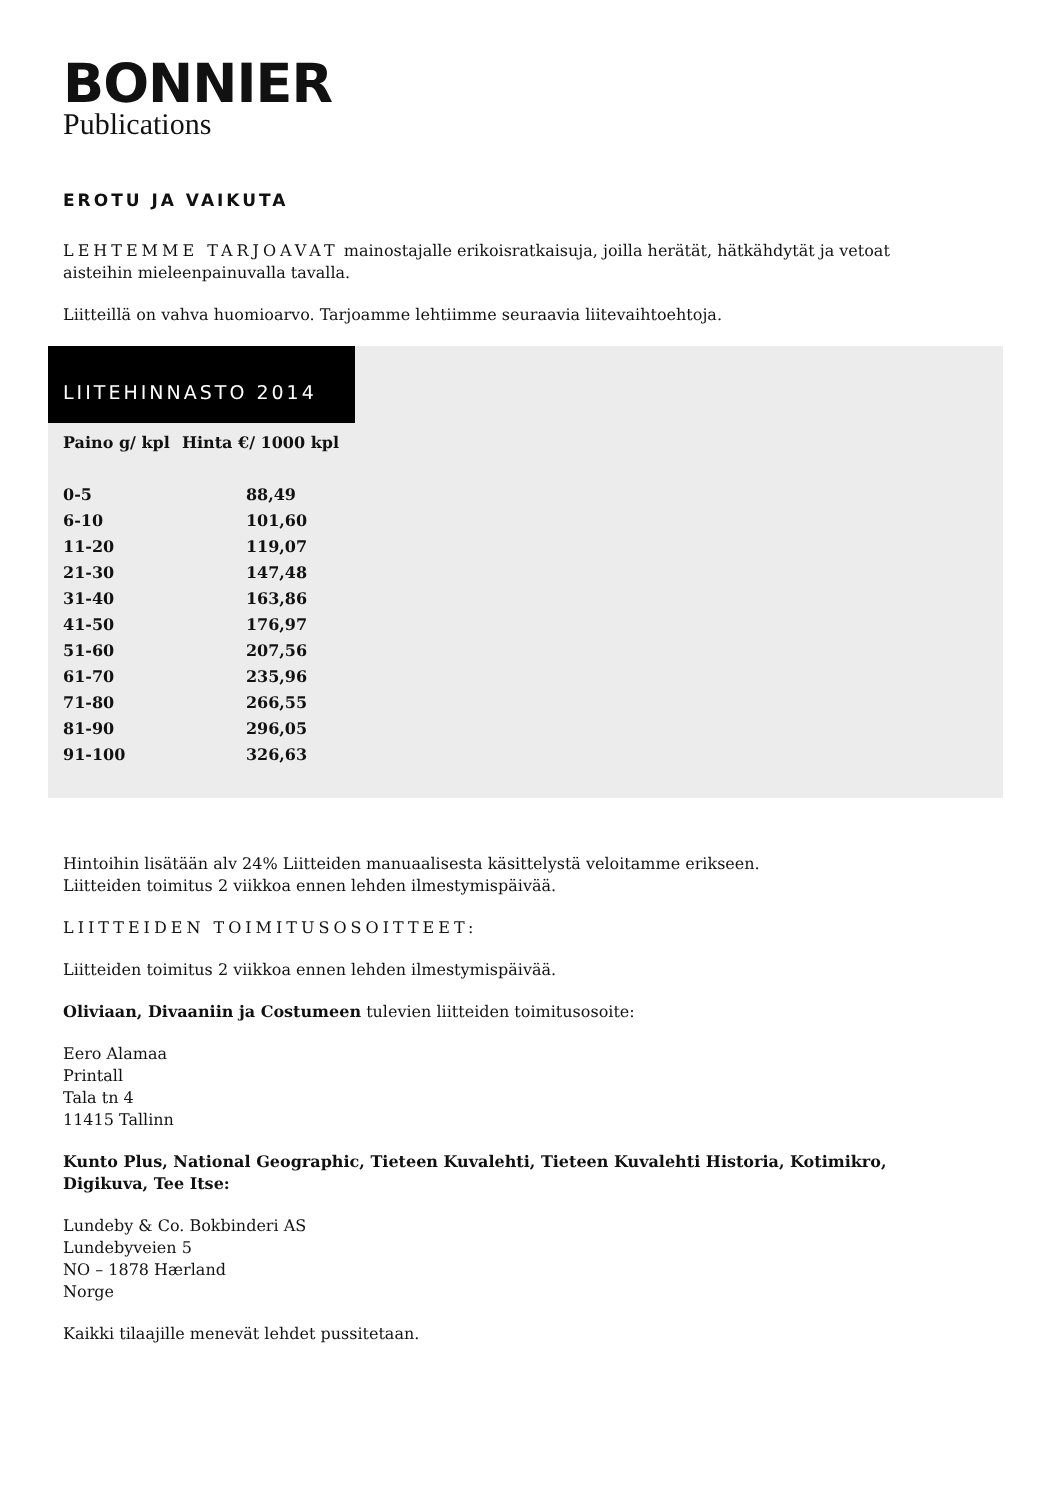BONNIER
Publications
EROTU JA VAIKUTA
LEHTEMME TARJOAVAT mainostajalle erikoisratkaisuja, joilla herätät, hätkähdytät ja vetoat aisteihin mieleenpainuvalla tavalla.
Liitteillä on vahva huomioarvo. Tarjoamme lehtiimme seuraavia liitevaihtoehtoja.
LIITEHINNASTO 2014
| Paino g/ kpl | Hinta €/ 1000 kpl |
| --- | --- |
| 0-5 | 88,49 |
| 6-10 | 101,60 |
| 11-20 | 119,07 |
| 21-30 | 147,48 |
| 31-40 | 163,86 |
| 41-50 | 176,97 |
| 51-60 | 207,56 |
| 61-70 | 235,96 |
| 71-80 | 266,55 |
| 81-90 | 296,05 |
| 91-100 | 326,63 |
Hintoihin lisätään alv 24% Liitteiden manuaalisesta käsittelystä veloitamme erikseen.
Liitteiden toimitus 2 viikkoa ennen lehden ilmestymispäivää.
LIITTEIDEN TOIMITUSOSOITTEET:
Liitteiden toimitus 2 viikkoa ennen lehden ilmestymispäivää.
Oliviaan, Divaaniin ja Costumeen tulevien liitteiden toimitusosoite:
Eero Alamaa
Printall
Tala tn 4
11415 Tallinn
Kunto Plus, National Geographic, Tieteen Kuvalehti, Tieteen Kuvalehti Historia, Kotimikro, Digikuva, Tee Itse:
Lundeby & Co. Bokbinderi AS
Lundebyveien 5
NO – 1878 Hærland
Norge
Kaikki tilaajille menevät lehdet pussitetaan.